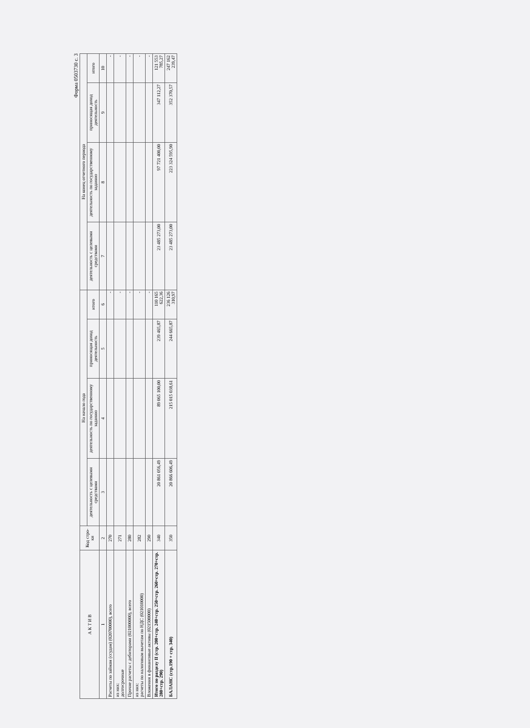Форма 0503730 с. 3
| А К Т И В | Код стро-ки | На начало года | | | | На конец отчетного периода | | | |
| --- | --- | --- | --- | --- | --- | --- | --- | --- | --- |
| | | деятельность с целевыми средствами | деятельность по государственному заданию | приносящая доход деятельность | итого | деятельность с целевыми средствами | деятельность по государственному заданию | приносящая доход деятельность | итого |
| 1 | 2 | 3 | 4 | 5 | 6 | 7 | 8 | 9 | 10 |
| Расчеты по займам (ссудам) (020700000), всего | 270 | | | | - | | | | - |
| из них: долгосрочные | 271 | | | | - | | | | - |
| Прочие расчеты с дебиторами (021000000), всего | 280 | | | | - | | | | - |
| из них: расчеты по налоговым вычетам по НДС (021010000) | 282 | | | | - | | | | - |
| Вложения в финансовые активы (021500000) | 290 | | | | - | | | | - |
| Итого по разделу II (стр. 200+стр. 240+стр. 250+стр. 260+стр. 270+стр. 280+стр. 290) | 340 | 20 861 056,49 | 89 065 100,00 | 239 465,87 | 110 165 622,36 | 23 485 273,00 | 97 721 400,00 | 347 112,27 | 121 553 785,27 |
| БАЛАНС (стр.190 + стр. 340) | 350 | 20 866 606,49 | 215 015 038,61 | 244 665,87 | 236 126 310,97 | 23 485 273,00 | 223 324 595,90 | 352 370,57 | 247 162 239,47 |